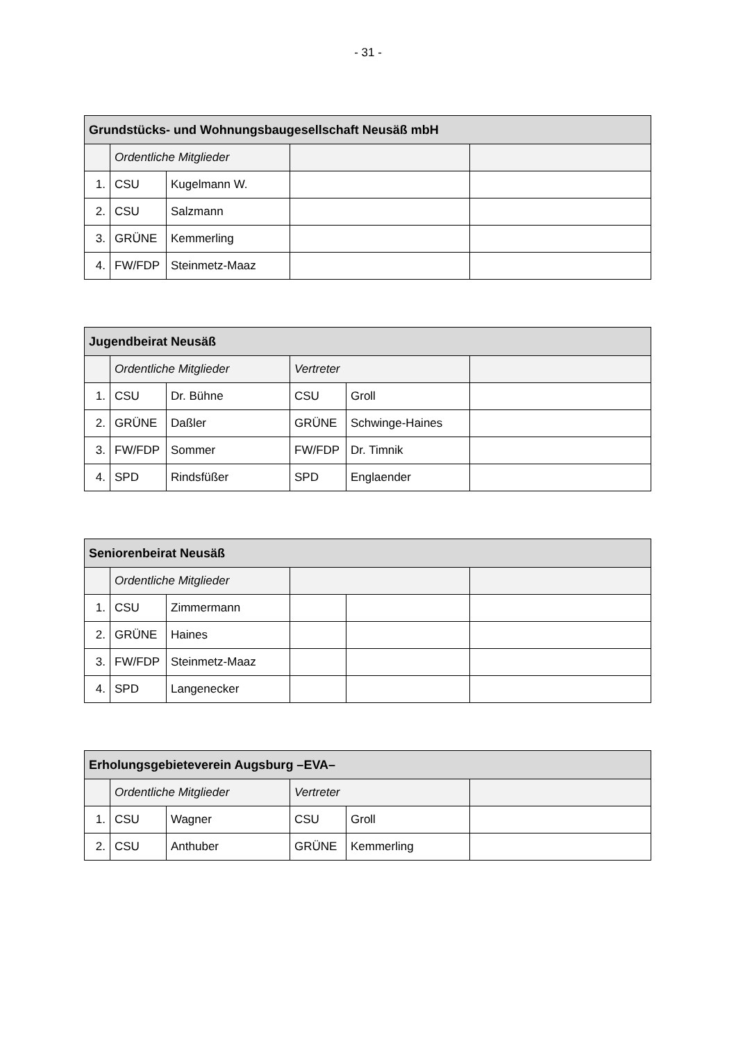- 31 -
| Grundstücks- und Wohnungsbaugesellschaft Neusäß mbH | | | | |
| --- | --- | --- | --- | --- |
| | Ordentliche Mitglieder | | | |
| 1. | CSU | Kugelmann W. | | |
| 2. | CSU | Salzmann | | |
| 3. | GRÜNE | Kemmerling | | |
| 4. | FW/FDP | Steinmetz-Maaz | | |
| Jugendbeirat Neusäß | | | | | |
| --- | --- | --- | --- | --- | --- |
| | Ordentliche Mitglieder | | Vertreter | | |
| 1. | CSU | Dr. Bühne | CSU | Groll | |
| 2. | GRÜNE | Daßler | GRÜNE | Schwinge-Haines | |
| 3. | FW/FDP | Sommer | FW/FDP | Dr. Timnik | |
| 4. | SPD | Rindsfüßer | SPD | Englaender | |
| Seniorenbeirat Neusäß | | | | | |
| --- | --- | --- | --- | --- | --- |
| | Ordentliche Mitglieder | | | | |
| 1. | CSU | Zimmermann | | | |
| 2. | GRÜNE | Haines | | | |
| 3. | FW/FDP | Steinmetz-Maaz | | | |
| 4. | SPD | Langenecker | | | |
| Erholungsgebieteverein Augsburg –EVA– | | | | | |
| --- | --- | --- | --- | --- | --- |
| | Ordentliche Mitglieder | | Vertreter | | |
| 1. | CSU | Wagner | CSU | Groll | |
| 2. | CSU | Anthuber | GRÜNE | Kemmerling | |